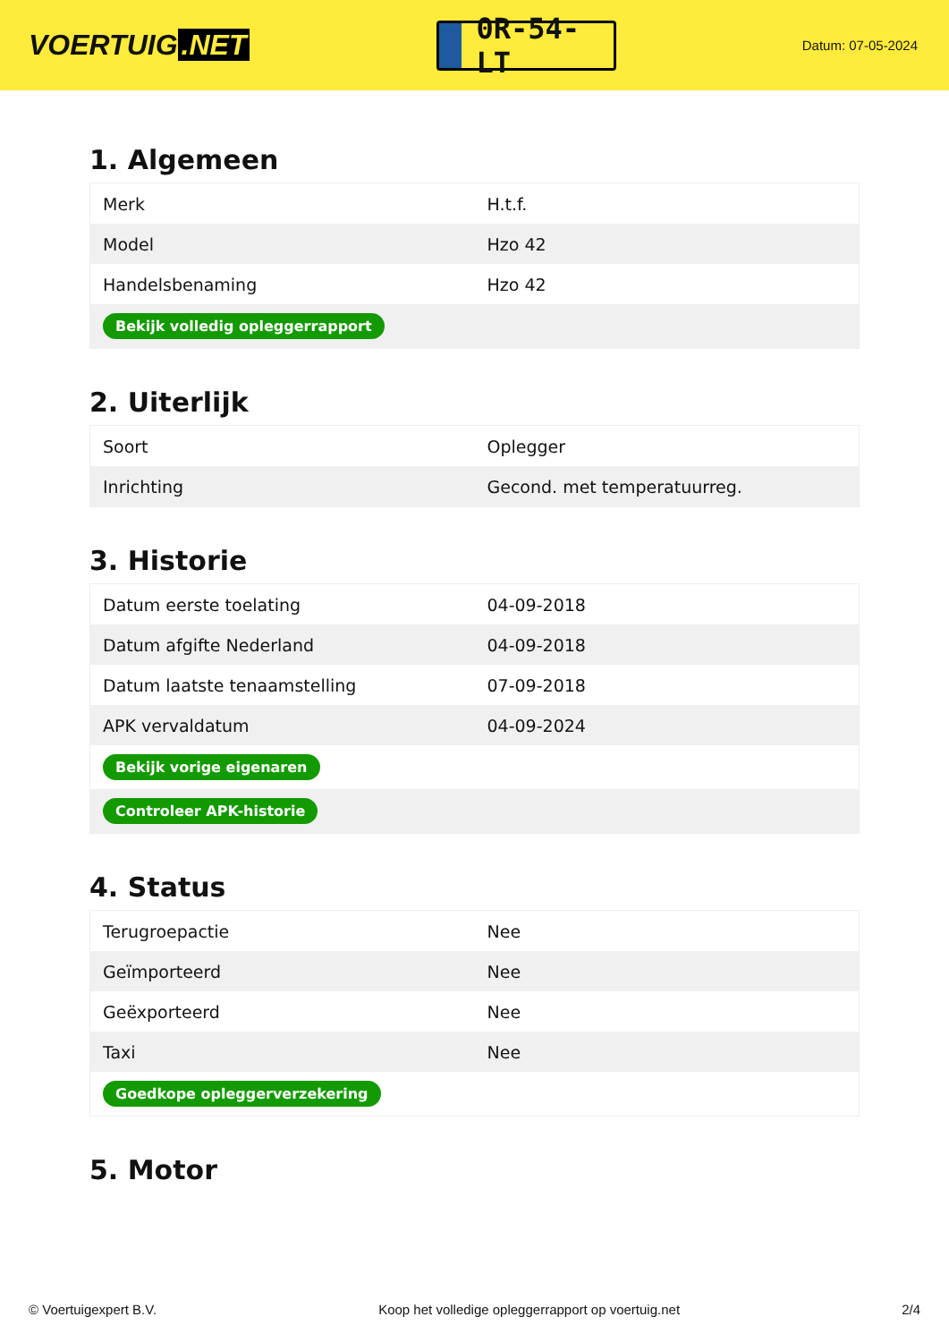VOERTUIG.NET
0R-54-LT
Datum: 07-05-2024
1. Algemeen
| Merk | H.t.f. |
| Model | Hzo 42 |
| Handelsbenaming | Hzo 42 |
| Bekijk volledig opleggerrapport | |
2. Uiterlijk
| Soort | Oplegger |
| Inrichting | Gecond. met temperatuurreg. |
3. Historie
| Datum eerste toelating | 04-09-2018 |
| Datum afgifte Nederland | 04-09-2018 |
| Datum laatste tenaamstelling | 07-09-2018 |
| APK vervaldatum | 04-09-2024 |
| Bekijk vorige eigenaren | |
| Controleer APK-historie | |
4. Status
| Terugroepactie | Nee |
| Geïmporteerd | Nee |
| Geëxporteerd | Nee |
| Taxi | Nee |
| Goedkope opleggerverzekering | |
5. Motor
© Voertuigexpert B.V. Koop het volledige opleggerrapport op voertuig.net 2/4